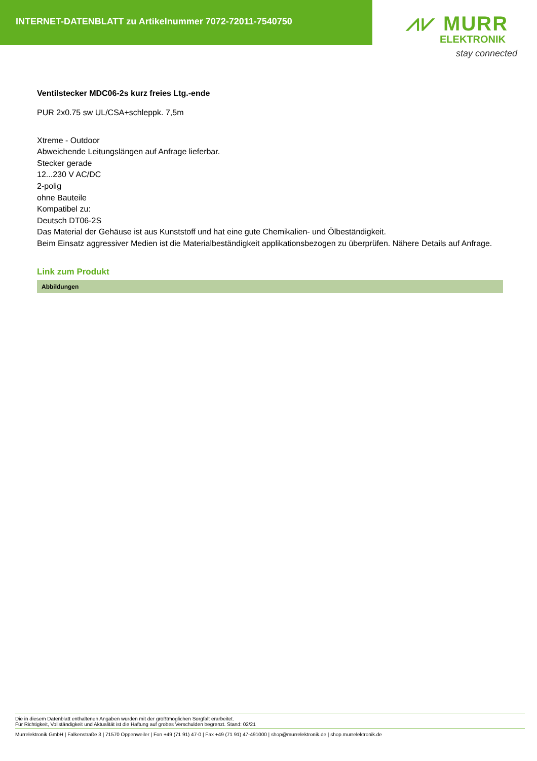INTERNET-DATENBLATT zu Artikelnummer 7072-72011-7540750
⩘⩗ MURR
ELEKTRONIK
stay connected
Ventilstecker MDC06-2s kurz freies Ltg.-ende
PUR 2x0.75 sw UL/CSA+schleppk. 7,5m
Xtreme - Outdoor
Abweichende Leitungslängen auf Anfrage lieferbar.
Stecker gerade
12...230 V AC/DC
2-polig
ohne Bauteile
Kompatibel zu:
Deutsch DT06-2S
Das Material der Gehäuse ist aus Kunststoff und hat eine gute Chemikalien- und Ölbeständigkeit.
Beim Einsatz aggressiver Medien ist die Materialbeständigkeit applikationsbezogen zu überprüfen. Nähere Details auf Anfrage.
Link zum Produkt
Abbildungen
Die in diesem Datenblatt enthaltenen Angaben wurden mit der größtmöglichen Sorgfalt erarbeitet.
Für Richtigkeit, Vollständigkeit und Aktualität ist die Haftung auf grobes Verschulden begrenzt. Stand: 02/21
Murrelektronik GmbH | Falkenstraße 3 | 71570 Oppenweiler | Fon +49 (71 91) 47-0 | Fax +49 (71 91) 47-491000 | shop@murrelektronik.de | shop.murrelektronik.de